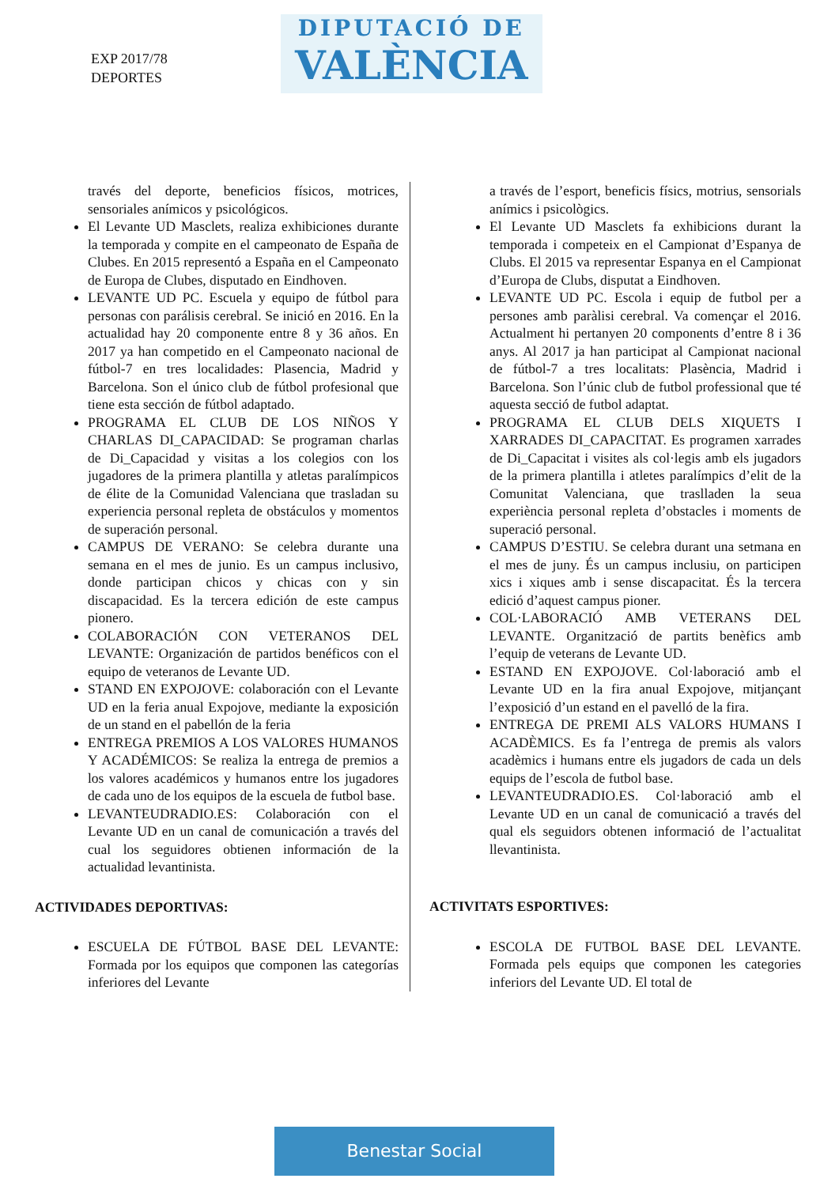EXP 2017/78
DEPORTES
DIPUTACIÓ DE
VALÈNCIA
través del deporte, beneficios físicos, motrices, sensoriales anímicos y psicológicos.
El Levante UD Masclets, realiza exhibiciones durante la temporada y compite en el campeonato de España de Clubes. En 2015 representó a España en el Campeonato de Europa de Clubes, disputado en Eindhoven.
LEVANTE UD PC. Escuela y equipo de fútbol para personas con parálisis cerebral. Se inició en 2016. En la actualidad hay 20 componente entre 8 y 36 años. En 2017 ya han competido en el Campeonato nacional de fútbol-7 en tres localidades: Plasencia, Madrid y Barcelona. Son el único club de fútbol profesional que tiene esta sección de fútbol adaptado.
PROGRAMA EL CLUB DE LOS NIÑOS Y CHARLAS DI_CAPACIDAD: Se programan charlas de Di_Capacidad y visitas a los colegios con los jugadores de la primera plantilla y atletas paralímpicos de élite de la Comunidad Valenciana que trasladan su experiencia personal repleta de obstáculos y momentos de superación personal.
CAMPUS DE VERANO: Se celebra durante una semana en el mes de junio. Es un campus inclusivo, donde participan chicos y chicas con y sin discapacidad. Es la tercera edición de este campus pionero.
COLABORACIÓN CON VETERANOS DEL LEVANTE: Organización de partidos benéficos con el equipo de veteranos de Levante UD.
STAND EN EXPOJOVE: colaboración con el Levante UD en la feria anual Expojove, mediante la exposición de un stand en el pabellón de la feria
ENTREGA PREMIOS A LOS VALORES HUMANOS Y ACADÉMICOS: Se realiza la entrega de premios a los valores académicos y humanos entre los jugadores de cada uno de los equipos de la escuela de futbol base.
LEVANTEUDRADIO.ES: Colaboración con el Levante UD en un canal de comunicación a través del cual los seguidores obtienen información de la actualidad levantinista.
ACTIVIDADES DEPORTIVAS:
ESCUELA DE FÚTBOL BASE DEL LEVANTE: Formada por los equipos que componen las categorías inferiores del Levante
a través de l’esport, beneficis físics, motrius, sensorials anímics i psicològics.
El Levante UD Masclets fa exhibicions durant la temporada i competeix en el Campionat d’Espanya de Clubs. El 2015 va representar Espanya en el Campionat d’Europa de Clubs, disputat a Eindhoven.
LEVANTE UD PC. Escola i equip de futbol per a persones amb paràlisi cerebral. Va començar el 2016. Actualment hi pertanyen 20 components d’entre 8 i 36 anys. Al 2017 ja han participat al Campionat nacional de fútbol-7 a tres localitats: Plasència, Madrid i Barcelona. Son l’únic club de futbol professional que té aquesta secció de futbol adaptat.
PROGRAMA EL CLUB DELS XIQUETS I XARRADES DI_CAPACITAT. Es programen xarrades de Di_Capacitat i visites als col·legis amb els jugadors de la primera plantilla i atletes paralímpics d’elit de la Comunitat Valenciana, que traslladen la seua experiència personal repleta d’obstacles i moments de superació personal.
CAMPUS D’ESTIU. Se celebra durant una setmana en el mes de juny. És un campus inclusiu, on participen xics i xiques amb i sense discapacitat. És la tercera edició d’aquest campus pioner.
COL·LABORACIÓ AMB VETERANS DEL LEVANTE. Organització de partits benèfics amb l’equip de veterans de Levante UD.
ESTAND EN EXPOJOVE. Col·laboració amb el Levante UD en la fira anual Expojove, mitjançant l’exposició d’un estand en el pavelló de la fira.
ENTREGA DE PREMI ALS VALORS HUMANS I ACADÈMICS. Es fa l’entrega de premis als valors acadèmics i humans entre els jugadors de cada un dels equips de l’escola de futbol base.
LEVANTEUDRADIO.ES. Col·laboració amb el Levante UD en un canal de comunicació a través del qual els seguidors obtenen informació de l’actualitat llevantinista.
ACTIVITATS ESPORTIVES:
ESCOLA DE FUTBOL BASE DEL LEVANTE. Formada pels equips que componen les categories inferiors del Levante UD. El total de
Benestar Social